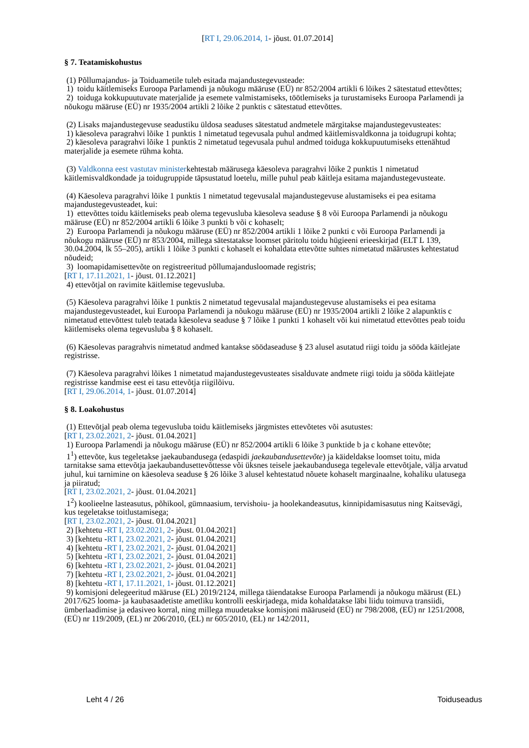[RT I, 29.06.2014, 1- jõust. 01.07.2014]
§ 7. Teatamiskohustus
(1) Põllumajandus- ja Toiduametile tuleb esitada majandustegevusteade:
1) toidu käitlemiseks Euroopa Parlamendi ja nõukogu määruse (EÜ) nr 852/2004 artikli 6 lõikes 2 sätestatud ettevõttes;
2) toiduga kokkupuutuvate materjalide ja esemete valmistamiseks, töötlemiseks ja turustamiseks Euroopa Parlamendi ja nõukogu määruse (EÜ) nr 1935/2004 artikli 2 lõike 2 punktis c sätestatud ettevõttes.
(2) Lisaks majandustegevuse seadustiku üldosa seaduses sätestatud andmetele märgitakse majandustegevusteates:
1) käesoleva paragrahvi lõike 1 punktis 1 nimetatud tegevusala puhul andmed käitlemisvaldkonna ja toidugrupi kohta;
2) käesoleva paragrahvi lõike 1 punktis 2 nimetatud tegevusala puhul andmed toiduga kokkupuutumiseks ettenähtud materjalide ja esemete rühma kohta.
(3) Valdkonna eest vastutav ministerkehtestab määrusega käesoleva paragrahvi lõike 2 punktis 1 nimetatud käitlemisvaldkondade ja toidugruppide täpsustatud loetelu, mille puhul peab käitleja esitama majandustegevusteate.
(4) Käesoleva paragrahvi lõike 1 punktis 1 nimetatud tegevusalal majandustegevuse alustamiseks ei pea esitama majandustegevusteadet, kui:
1) ettevõttes toidu käitlemiseks peab olema tegevusluba käesoleva seaduse § 8 või Euroopa Parlamendi ja nõukogu määruse (EÜ) nr 852/2004 artikli 6 lõike 3 punkti b või c kohaselt;
2) Euroopa Parlamendi ja nõukogu määruse (EÜ) nr 852/2004 artikli 1 lõike 2 punkti c või Euroopa Parlamendi ja nõukogu määruse (EÜ) nr 853/2004, millega sätestatakse loomset päritolu toidu hügieeni erieeskirjad (ELT L 139, 30.04.2004, lk 55–205), artikli 1 lõike 3 punkti c kohaselt ei kohaldata ettevõtte suhtes nimetatud määrustes kehtestatud nõudeid;
3) loomapidamisettevõte on registreeritud põllumajandusloomade registris;
[RT I, 17.11.2021, 1- jõust. 01.12.2021]
4) ettevõtjal on ravimite käitlemise tegevusluba.
(5) Käesoleva paragrahvi lõike 1 punktis 2 nimetatud tegevusalal majandustegevuse alustamiseks ei pea esitama majandustegevusteadet, kui Euroopa Parlamendi ja nõukogu määruse (EÜ) nr 1935/2004 artikli 2 lõike 2 alapunktis c nimetatud ettevõttest tuleb teatada käesoleva seaduse § 7 lõike 1 punkti 1 kohaselt või kui nimetatud ettevõttes peab toidu käitlemiseks olema tegevusluba § 8 kohaselt.
(6) Käesolevas paragrahvis nimetatud andmed kantakse söödaseaduse § 23 alusel asutatud riigi toidu ja sööda käitlejate registrisse.
(7) Käesoleva paragrahvi lõikes 1 nimetatud majandustegevusteates sisalduvate andmete riigi toidu ja sööda käitlejate registrisse kandmise eest ei tasu ettevõtja riigilõivu.
[RT I, 29.06.2014, 1- jõust. 01.07.2014]
§ 8. Loakohustus
(1) Ettevõtjal peab olema tegevusluba toidu käitlemiseks järgmistes ettevõtetes või asutustes:
[RT I, 23.02.2021, 2- jõust. 01.04.2021]
1) Euroopa Parlamendi ja nõukogu määruse (EÜ) nr 852/2004 artikli 6 lõike 3 punktide b ja c kohane ettevõte;
1<sup>1</sup>) ettevõte, kus tegeletakse jaekaubandusega (edaspidi jaekaubandusettevõte) ja käideldakse loomset toitu, mida tarnitakse sama ettevõtja jaekaubandusettevõttesse või üksnes teisele jaekaubandusega tegelevale ettevõtjale, välja arvatud juhul, kui tarnimine on käesoleva seaduse § 26 lõike 3 alusel kehtestatud nõuete kohaselt marginaalne, kohaliku ulatusega ja piiratud;
[RT I, 23.02.2021, 2- jõust. 01.04.2021]
1<sup>2</sup>) koolieelne lasteasutus, põhikool, gümnaasium, tervishoiu- ja hoolekandeasutus, kinnipidamisasutus ning Kaitsevägi, kus tegeletakse toitlustamisega;
[RT I, 23.02.2021, 2- jõust. 01.04.2021]
2) [kehtetu -RT I, 23.02.2021, 2- jõust. 01.04.2021]
3) [kehtetu -RT I, 23.02.2021, 2- jõust. 01.04.2021]
4) [kehtetu -RT I, 23.02.2021, 2- jõust. 01.04.2021]
5) [kehtetu -RT I, 23.02.2021, 2- jõust. 01.04.2021]
6) [kehtetu -RT I, 23.02.2021, 2- jõust. 01.04.2021]
7) [kehtetu -RT I, 23.02.2021, 2- jõust. 01.04.2021]
8) [kehtetu -RT I, 17.11.2021, 1- jõust. 01.12.2021]
9) komisjoni delegeeritud määruse (EL) 2019/2124, millega täiendatakse Euroopa Parlamendi ja nõukogu määrust (EL) 2017/625 looma- ja kaubasaadetiste ametliku kontrolli eeskirjadega, mida kohaldatakse läbi liidu toimuva transiidi, ümberlaadimise ja edasiveo korral, ning millega muudetakse komisjoni määruseid (EÜ) nr 798/2008, (EÜ) nr 1251/2008, (EÜ) nr 119/2009, (EL) nr 206/2010, (EL) nr 605/2010, (EL) nr 142/2011,
Leht 4 / 26 Toiduseadus